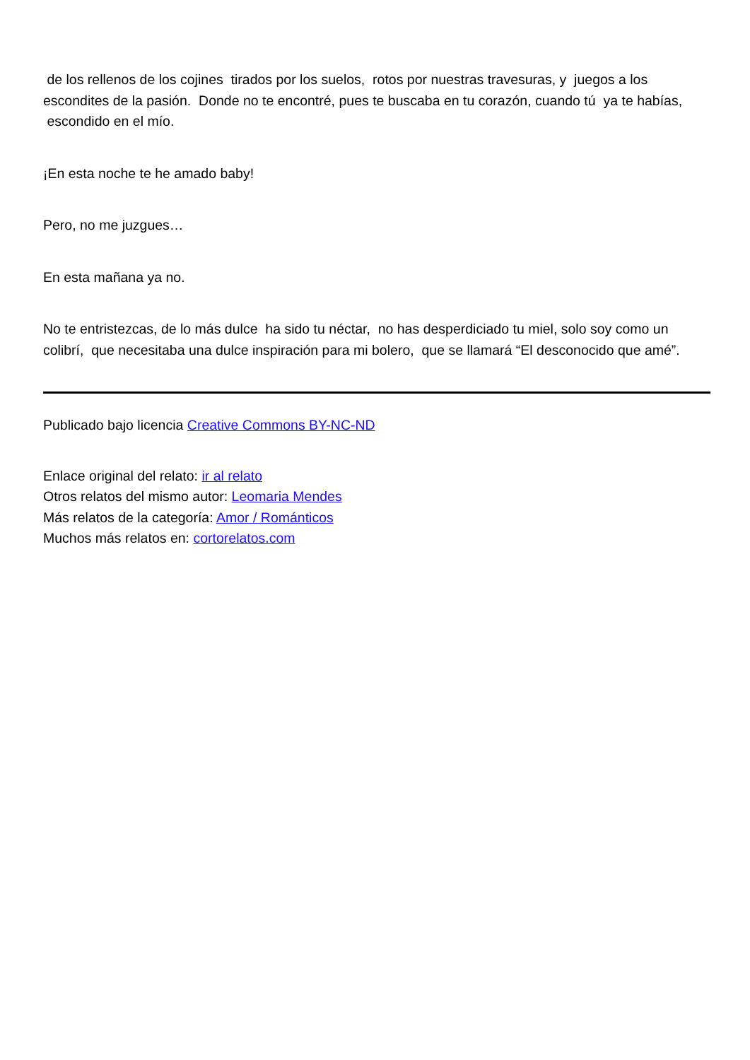de los rellenos de los cojines tirados por los suelos, rotos por nuestras travesuras, y juegos a los escondites de la pasión. Donde no te encontré, pues te buscaba en tu corazón, cuando tú ya te habías, escondido en el mío.
¡En esta noche te he amado baby!
Pero, no me juzgues…
En esta mañana ya no.
No te entristezcas, de lo más dulce ha sido tu néctar, no has desperdiciado tu miel, solo soy como un colibrí, que necesitaba una dulce inspiración para mi bolero, que se llamará “El desconocido que amé”.
Publicado bajo licencia Creative Commons BY-NC-ND
Enlace original del relato: ir al relato
Otros relatos del mismo autor: Leomaria Mendes
Más relatos de la categoría: Amor / Románticos
Muchos más relatos en: cortorelatos.com